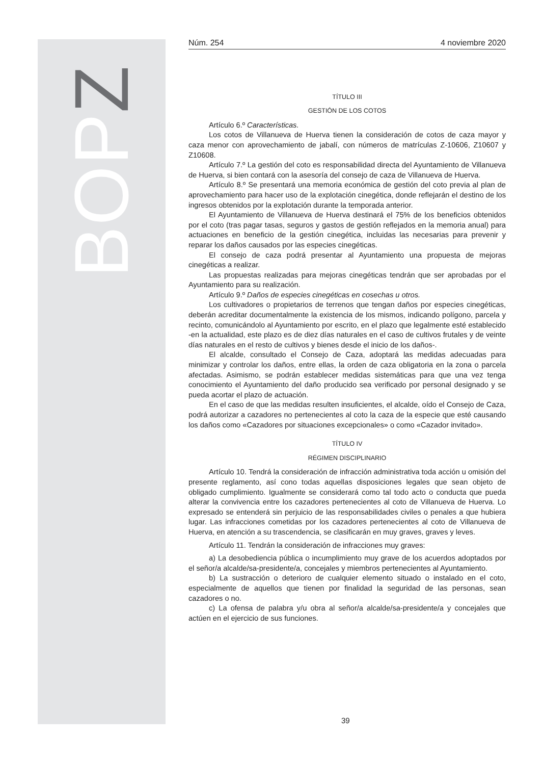BOPZ
Núm. 254 4 noviembre 2020
TÍTULO III
GESTIÓN DE LOS COTOS
Artículo 6.º Características.
Los cotos de Villanueva de Huerva tienen la consideración de cotos de caza mayor y caza menor con aprovechamiento de jabalí, con números de matrículas Z-10606, Z10607 y Z10608.
Artículo 7.º La gestión del coto es responsabilidad directa del Ayuntamiento de Villanueva de Huerva, si bien contará con la asesoría del consejo de caza de Villanueva de Huerva.
Artículo 8.º Se presentará una memoria económica de gestión del coto previa al plan de aprovechamiento para hacer uso de la explotación cinegética, donde reflejarán el destino de los ingresos obtenidos por la explotación durante la temporada anterior.
El Ayuntamiento de Villanueva de Huerva destinará el 75% de los beneficios obtenidos por el coto (tras pagar tasas, seguros y gastos de gestión reflejados en la memoria anual) para actuaciones en beneficio de la gestión cinegética, incluidas las necesarias para prevenir y reparar los daños causados por las especies cinegéticas.
El consejo de caza podrá presentar al Ayuntamiento una propuesta de mejoras cinegéticas a realizar.
Las propuestas realizadas para mejoras cinegéticas tendrán que ser aprobadas por el Ayuntamiento para su realización.
Artículo 9.º Daños de especies cinegéticas en cosechas u otros.
Los cultivadores o propietarios de terrenos que tengan daños por especies cinegéticas, deberán acreditar documentalmente la existencia de los mismos, indicando polígono, parcela y recinto, comunicándolo al Ayuntamiento por escrito, en el plazo que legalmente esté establecido -en la actualidad, este plazo es de diez días naturales en el caso de cultivos frutales y de veinte días naturales en el resto de cultivos y bienes desde el inicio de los daños-.
El alcalde, consultado el Consejo de Caza, adoptará las medidas adecuadas para minimizar y controlar los daños, entre ellas, la orden de caza obligatoria en la zona o parcela afectadas. Asimismo, se podrán establecer medidas sistemáticas para que una vez tenga conocimiento el Ayuntamiento del daño producido sea verificado por personal designado y se pueda acortar el plazo de actuación.
En el caso de que las medidas resulten insuficientes, el alcalde, oído el Consejo de Caza, podrá autorizar a cazadores no pertenecientes al coto la caza de la especie que esté causando los daños como «Cazadores por situaciones excepcionales» o como «Cazador invitado».
TÍTULO IV
RÉGIMEN DISCIPLINARIO
Artículo 10. Tendrá la consideración de infracción administrativa toda acción u omisión del presente reglamento, así cono todas aquellas disposiciones legales que sean objeto de obligado cumplimiento. Igualmente se considerará como tal todo acto o conducta que pueda alterar la convivencia entre los cazadores pertenecientes al coto de Villanueva de Huerva. Lo expresado se entenderá sin perjuicio de las responsabilidades civiles o penales a que hubiera lugar. Las infracciones cometidas por los cazadores pertenecientes al coto de Villanueva de Huerva, en atención a su trascendencia, se clasificarán en muy graves, graves y leves.
Artículo 11. Tendrán la consideración de infracciones muy graves:
a) La desobediencia pública o incumplimiento muy grave de los acuerdos adoptados por el señor/a alcalde/sa-presidente/a, concejales y miembros pertenecientes al Ayuntamiento.
b) La sustracción o deterioro de cualquier elemento situado o instalado en el coto, especialmente de aquellos que tienen por finalidad la seguridad de las personas, sean cazadores o no.
c) La ofensa de palabra y/u obra al señor/a alcalde/sa-presidente/a y concejales que actúen en el ejercicio de sus funciones.
39